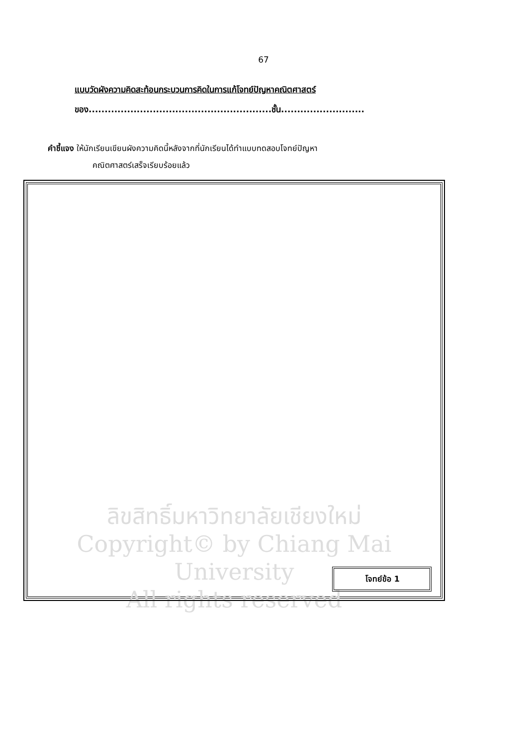67
แบบวัดผังความคิดสะท้อนกระบวนการคิดในการแก้โจทย์ปัญหาคณิตศาสตร์
ของ.........................................................ชั้น..........................
คำชี้แจง ให้นักเรียนเขียนผังความคิดนี้หลังจากที่นักเรียนได้ทำแบบทดสอบโจทย์ปัญหา
คณิตศาสตร์เสร็จเรียบร้อยแล้ว
ลิขสิทธิ์มหาวิทยาลัยเชียงใหม่
Copyright© by Chiang Mai University
All rights reserved
โจทย์ข้อ 1